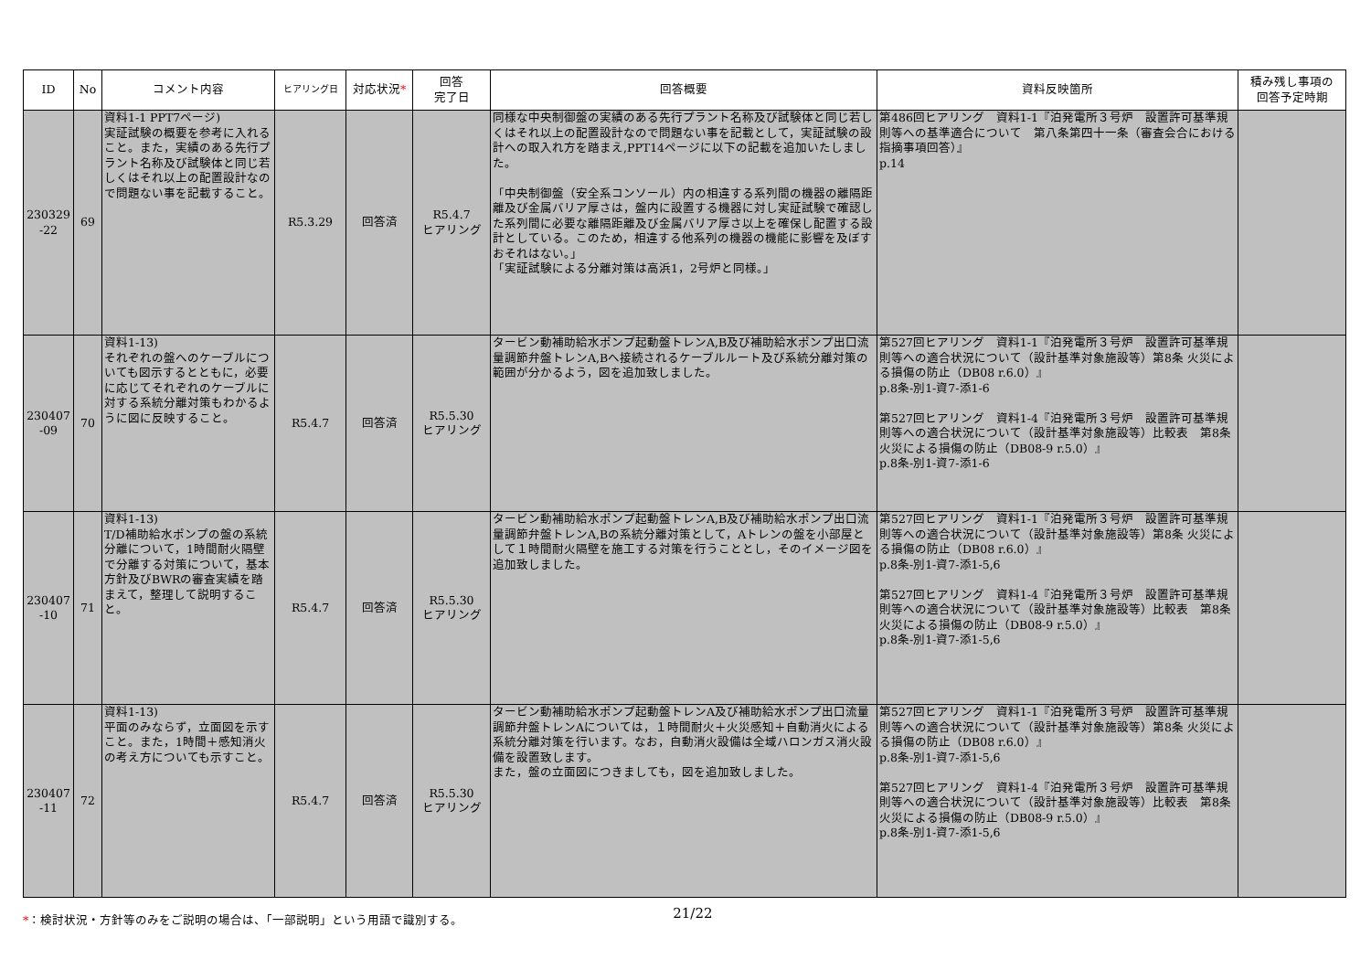| ID | No | コメント内容 | ヒアリング日 | 対応状況 * | 回答 完了日 | 回答概要 | 資料反映箇所 | 積み残し事項の 回答予定時期 |
| --- | --- | --- | --- | --- | --- | --- | --- | --- |
| 230329 -22 | 69 | 資料1-1 PPT7ページ) 実証試験の概要を参考に入れること。また，実績のある先行プラント名称及び試験体と同じ若しくはそれ以上の配置設計なので問題ない事を記載すること。 | R5.3.29 | 回答済 | R5.4.7 ヒアリング | 同様な中央制御盤の実績のある先行プラント名称及び試験体と同じ若しくはそれ以上の配置設計なので問題ない事を記載として，実証試験の設計への取入れ方を踏まえ,PPT14ページに以下の記載を追加いたしました。 「中央制御盤（安全系コンソール）内の相違する系列間の機器の離隔距離及び金属バリア厚さは，盤内に設置する機器に対し実証試験で確認した系列間に必要な離隔距離及び金属バリア厚さ以上を確保し配置する設計としている。このため，相違する他系列の機器の機能に影響を及ぼすおそれはない。」 「実証試験による分離対策は高浜1，2号炉と同様。」 | 第486回ヒアリング 資料1-1『泊発電所３号炉 設置許可基準規則等への基準適合について 第八条第四十一条（審査会合における指摘事項回答）』 p.14 | |
| 230407 -09 | 70 | 資料1-13) それぞれの盤へのケーブルについても図示するとともに，必要に応じてそれぞれのケーブルに対する系統分離対策もわかるように図に反映すること。 | R5.4.7 | 回答済 | R5.5.30 ヒアリング | タービン動補助給水ポンプ起動盤トレンA,B及び補助給水ポンプ出口流量調節弁盤トレンA,Bへ接続されるケーブルルート及び系統分離対策の範囲が分かるよう，図を追加致しました。 | 第527回ヒアリング 資料1-1『泊発電所３号炉 設置許可基準規則等への適合状況について（設計基準対象施設等）第8条 火災による損傷の防止（DB08 r.6.0）』 p.8条-別1-資7-添1-6 第527回ヒアリング 資料1-4『泊発電所３号炉 設置許可基準規則等への適合状況について（設計基準対象施設等）比較表 第8条 火災による損傷の防止（DB08-9 r.5.0）』 p.8条-別1-資7-添1-6 | |
| 230407 -10 | 71 | 資料1-13) T/D補助給水ポンプの盤の系統分離について，1時間耐火隔壁で分離する対策について，基本方針及びBWRの審査実績を踏まえて，整理して説明すること。 | R5.4.7 | 回答済 | R5.5.30 ヒアリング | タービン動補助給水ポンプ起動盤トレンA,B及び補助給水ポンプ出口流量調節弁盤トレンA,Bの系統分離対策として，Aトレンの盤を小部屋として１時間耐火隔壁を施工する対策を行うこととし，そのイメージ図を追加致しました。 | 第527回ヒアリング 資料1-1『泊発電所３号炉 設置許可基準規則等への適合状況について（設計基準対象施設等）第8条 火災による損傷の防止（DB08 r.6.0）』 p.8条-別1-資7-添1-5,6 第527回ヒアリング 資料1-4『泊発電所３号炉 設置許可基準規則等への適合状況について（設計基準対象施設等）比較表 第8条 火災による損傷の防止（DB08-9 r.5.0）』 p.8条-別1-資7-添1-5,6 | |
| 230407 -11 | 72 | 資料1-13) 平面のみならず，立面図を示すこと。また，1時間＋感知消火の考え方についても示すこと。 | R5.4.7 | 回答済 | R5.5.30 ヒアリング | タービン動補助給水ポンプ起動盤トレンA及び補助給水ポンプ出口流量調節弁盤トレンAについては，１時間耐火＋火災感知＋自動消火による系統分離対策を行います。なお，自動消火設備は全域ハロンガス消火設備を設置致します。 また，盤の立面図につきましても，図を追加致しました。 | 第527回ヒアリング 資料1-1『泊発電所３号炉 設置許可基準規則等への適合状況について（設計基準対象施設等）第8条 火災による損傷の防止（DB08 r.6.0）』 p.8条-別1-資7-添1-5,6 第527回ヒアリング 資料1-4『泊発電所３号炉 設置許可基準規則等への適合状況について（設計基準対象施設等）比較表 第8条 火災による損傷の防止（DB08-9 r.5.0）』 p.8条-別1-資7-添1-5,6 | |
*：検討状況・方針等のみをご説明の場合は、「一部説明」という用語で識別する。
21/22